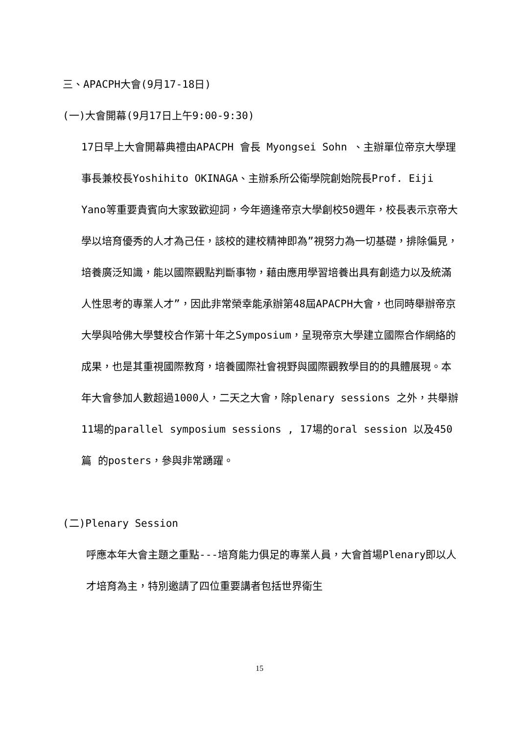三、APACPH大會(9月17-18日)
(一)大會開幕(9月17日上午9:00-9:30)
17日早上大會開幕典禮由APACPH 會長 Myongsei Sohn 、主辦單位帝京大學理事長兼校長Yoshihito OKINAGA、主辦系所公衛學院創始院長Prof. Eiji Yano等重要貴賓向大家致歡迎詞，今年適逢帝京大學創校50週年，校長表示京帝大學以培育優秀的人才為己任，該校的建校精神即為”視努力為一切基礎，排除偏見，培養廣泛知識，能以國際觀點判斷事物，藉由應用學習培養出具有創造力以及統滿人性思考的專業人才”，因此非常榮幸能承辦第48屆APACPH大會，也同時舉辦帝京大學與哈佛大學雙校合作第十年之Symposium，呈現帝京大學建立國際合作網絡的成果，也是其重視國際教育，培養國際社會視野與國際觀教學目的的具體展現。本年大會參加人數超過1000人，二天之大會，除plenary sessions 之外，共舉辦11場的parallel symposium sessions , 17場的oral session 以及450 篇 的posters，參與非常踴躍。
(二)Plenary Session
呼應本年大會主題之重點---培育能力俱足的專業人員，大會首場Plenary即以人才培育為主，特別邀請了四位重要講者包括世界衛生
15